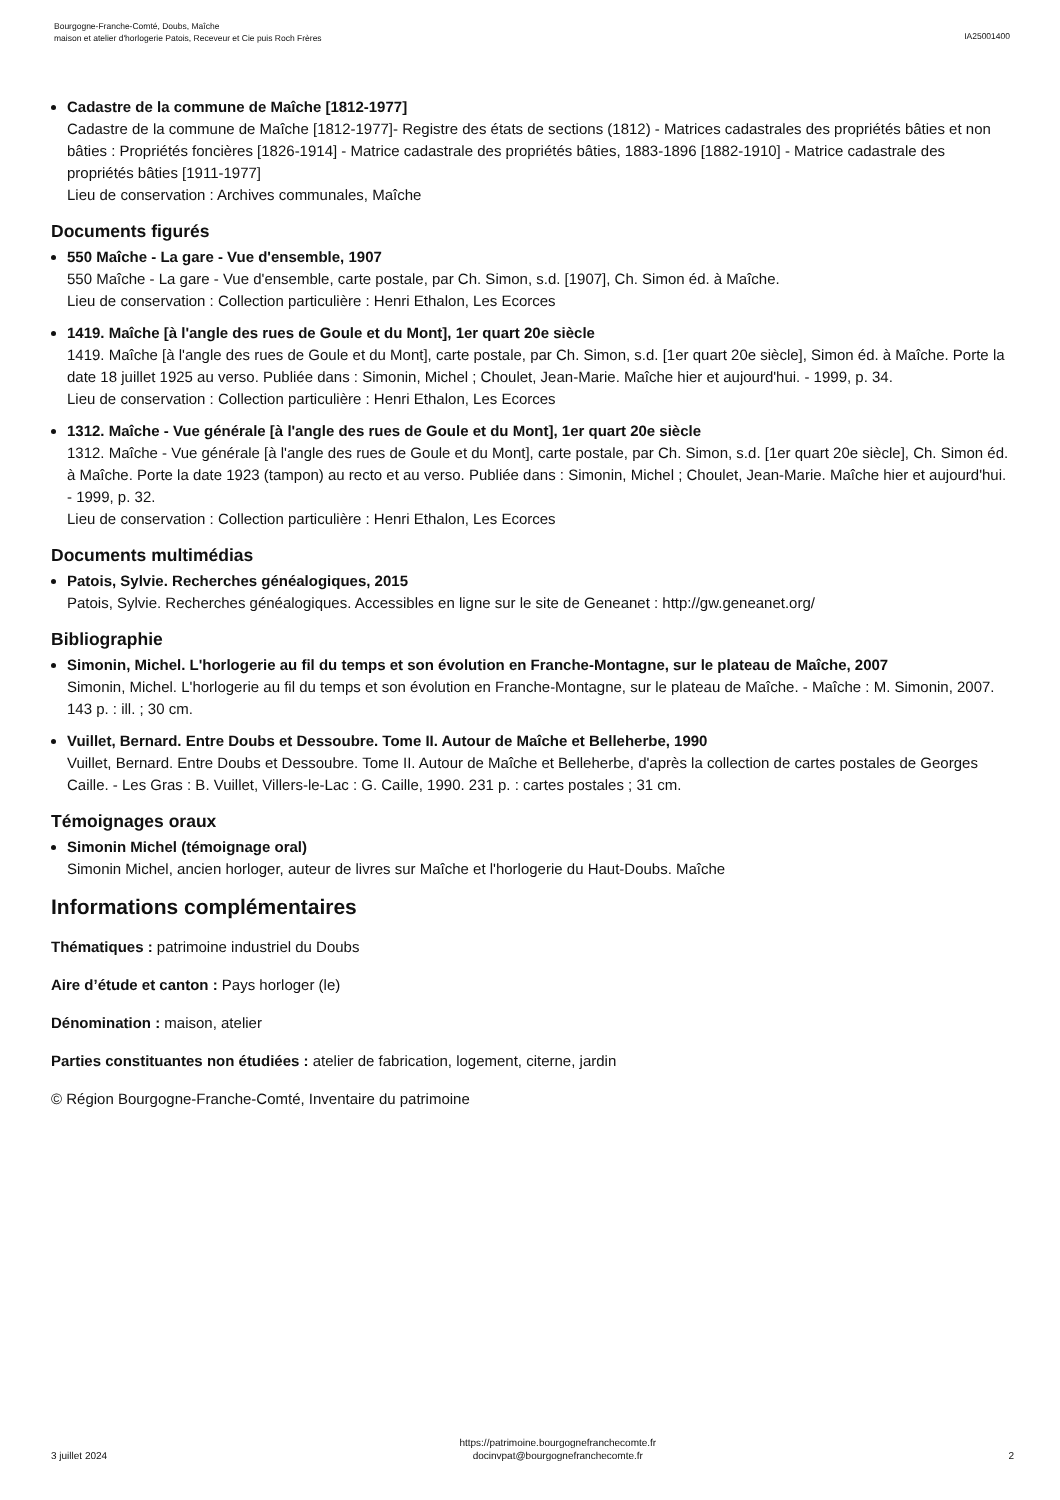Bourgogne-Franche-Comté, Doubs, Maîche
maison et atelier d'horlogerie Patois, Receveur et Cie puis Roch Frères
IA25001400
Cadastre de la commune de Maîche [1812-1977]
Cadastre de la commune de Maîche [1812-1977]- Registre des états de sections (1812) - Matrices cadastrales des propriétés bâties et non bâties : Propriétés foncières [1826-1914] - Matrice cadastrale des propriétés bâties, 1883-1896 [1882-1910] - Matrice cadastrale des propriétés bâties [1911-1977]
Lieu de conservation : Archives communales, Maîche
Documents figurés
550 Maîche - La gare - Vue d'ensemble, 1907
550 Maîche - La gare - Vue d'ensemble, carte postale, par Ch. Simon, s.d. [1907], Ch. Simon éd. à Maîche.
Lieu de conservation : Collection particulière : Henri Ethalon, Les Ecorces
1419. Maîche [à l'angle des rues de Goule et du Mont], 1er quart 20e siècle
1419. Maîche [à l'angle des rues de Goule et du Mont], carte postale, par Ch. Simon, s.d. [1er quart 20e siècle], Simon éd. à Maîche. Porte la date 18 juillet 1925 au verso. Publiée dans : Simonin, Michel ; Choulet, Jean-Marie. Maîche hier et aujourd'hui. - 1999, p. 34.
Lieu de conservation : Collection particulière : Henri Ethalon, Les Ecorces
1312. Maîche - Vue générale [à l'angle des rues de Goule et du Mont], 1er quart 20e siècle
1312. Maîche - Vue générale [à l'angle des rues de Goule et du Mont], carte postale, par Ch. Simon, s.d. [1er quart 20e siècle], Ch. Simon éd. à Maîche. Porte la date 1923 (tampon) au recto et au verso. Publiée dans : Simonin, Michel ; Choulet, Jean-Marie. Maîche hier et aujourd'hui. - 1999, p. 32.
Lieu de conservation : Collection particulière : Henri Ethalon, Les Ecorces
Documents multimédias
Patois, Sylvie. Recherches généalogiques, 2015
Patois, Sylvie. Recherches généalogiques. Accessibles en ligne sur le site de Geneanet : http://gw.geneanet.org/
Bibliographie
Simonin, Michel. L'horlogerie au fil du temps et son évolution en Franche-Montagne, sur le plateau de Maîche, 2007
Simonin, Michel. L'horlogerie au fil du temps et son évolution en Franche-Montagne, sur le plateau de Maîche. - Maîche : M. Simonin, 2007. 143 p. : ill. ; 30 cm.
Vuillet, Bernard. Entre Doubs et Dessoubre. Tome II. Autour de Maîche et Belleherbe, 1990
Vuillet, Bernard. Entre Doubs et Dessoubre. Tome II. Autour de Maîche et Belleherbe, d'après la collection de cartes postales de Georges Caille. - Les Gras : B. Vuillet, Villers-le-Lac : G. Caille, 1990. 231 p. : cartes postales ; 31 cm.
Témoignages oraux
Simonin Michel (témoignage oral)
Simonin Michel, ancien horloger, auteur de livres sur Maîche et l'horlogerie du Haut-Doubs. Maîche
Informations complémentaires
Thématiques : patrimoine industriel du Doubs
Aire d’étude et canton : Pays horloger (le)
Dénomination : maison, atelier
Parties constituantes non étudiées : atelier de fabrication, logement, citerne, jardin
© Région Bourgogne-Franche-Comté, Inventaire du patrimoine
3 juillet 2024
https://patrimoine.bourgognefranchecomte.fr
docinvpat@bourgognefranchecomte.fr
2